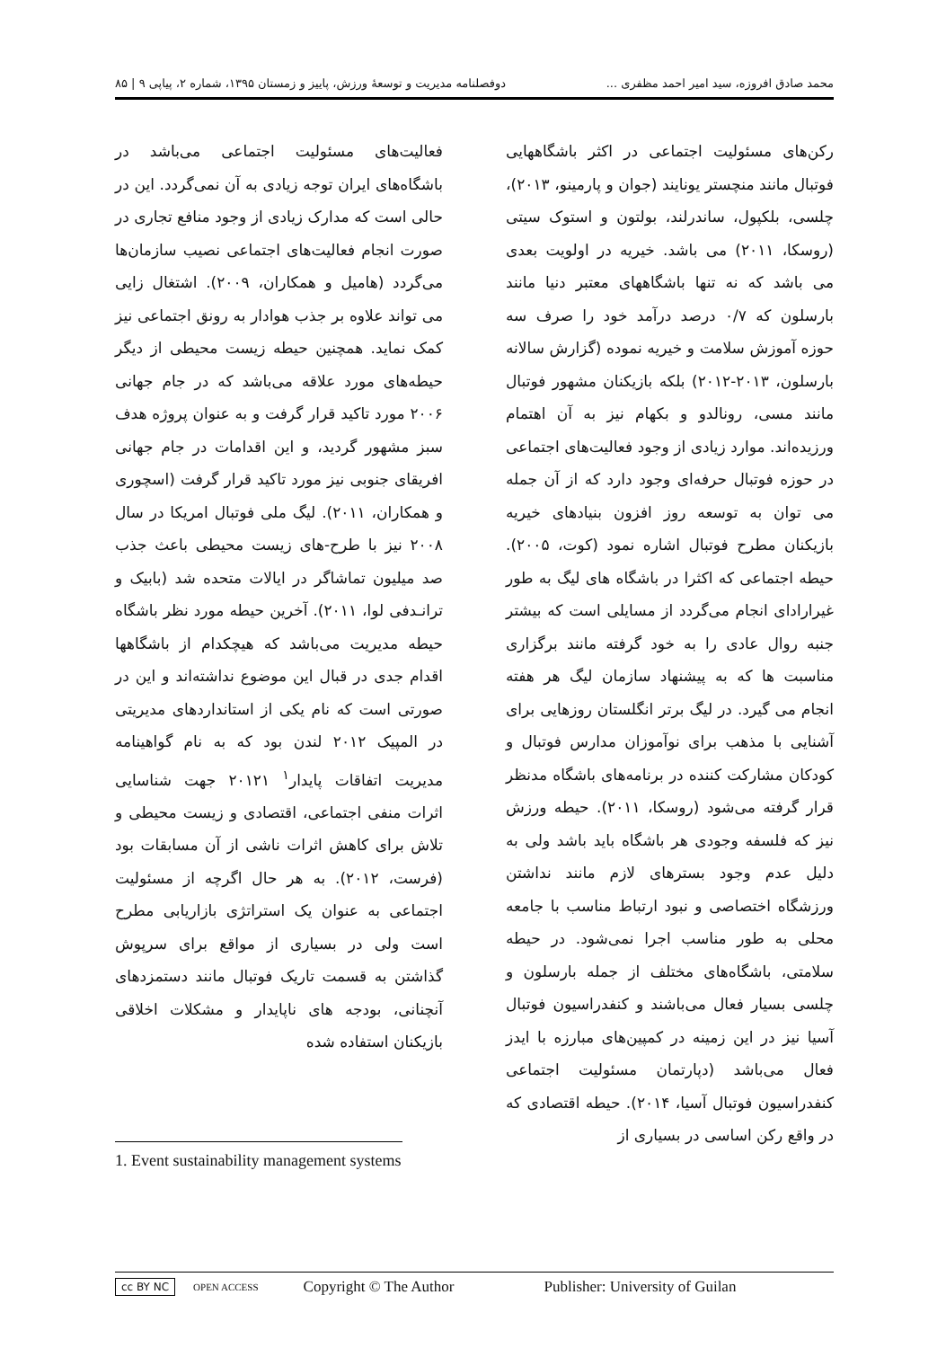محمد صادق افروزه، سید امیر احمد مظفری ... دوفصلنامه مدیریت و توسعهٔ ورزش، پاییز و زمستان ۱۳۹۵، شماره ۲، پیاپی ۹ | ۸۵
رکن‌های مسئولیت اجتماعی در اکثر باشگاههایی فوتبال مانند منچستر یونایند (جوان و پارمینو، ۲۰۱۳)، چلسی، بلکپول، ساندرلند، بولتون و استوک سیتی (روسکا، ۲۰۱۱) می باشد. خیریه در اولویت بعدی می باشد که نه تنها باشگاههای معتبر دنیا مانند بارسلون که ۰/۷ درصد درآمد خود را صرف سه حوزه آموزش سلامت و خیریه نموده (گزارش سالانه بارسلون، ۲۰۱۳-۲۰۱۲) بلکه بازیکنان مشهور فوتبال مانند مسی، رونالدو و بکهام نیز به آن اهتمام ورزیده‌اند. موارد زیادی از وجود فعالیت‌های اجتماعی در حوزه فوتبال حرفه‌ای وجود دارد که از آن جمله می توان به توسعه روز افزون بنیادهای خیریه بازیکنان مطرح فوتبال اشاره نمود (کوت، ۲۰۰۵). حیطه اجتماعی که اکثرا در باشگاه های لیگ به طور غیرارادای انجام می‌گردد از مسایلی است که بیشتر جنبه روال عادی را به خود گرفته مانند برگزاری مناسبت ها که به پیشنهاد سازمان لیگ هر هفته انجام می گیرد. در لیگ برتر انگلستان روزهایی برای آشنایی با مذهب برای نوآموزان مدارس فوتبال و کودکان مشارکت کننده در برنامه‌های باشگاه مدنظر قرار گرفته می‌شود (روسکا، ۲۰۱۱). حیطه ورزش نیز که فلسفه وجودی هر باشگاه باید باشد ولی به دلیل عدم وجود بسترهای لازم مانند نداشتن ورزشگاه اختصاصی و نبود ارتباط مناسب با جامعه محلی به طور مناسب اجرا نمی‌شود. در حیطه سلامتی، باشگاه‌های مختلف از جمله بارسلون و چلسی بسیار فعال می‌باشند و کنفدراسیون فوتبال آسیا نیز در این زمینه در کمپین‌های مبارزه با ایدز فعال می‌باشد (دپارتمان مسئولیت اجتماعی کنفدراسیون فوتبال آسیا، ۲۰۱۴). حیطه اقتصادی که در واقع رکن اساسی در بسیاری از
فعالیت‌های مسئولیت اجتماعی می‌باشد در باشگاه‌های ایران توجه زیادی به آن نمی‌گردد. این در حالی است که مدارک زیادی از وجود منافع تجاری در صورت انجام فعالیت‌های اجتماعی نصیب سازمان‌ها می‌گردد (هامیل و همکاران، ۲۰۰۹). اشتغال زایی می تواند علاوه بر جذب هوادار به رونق اجتماعی نیز کمک نماید. همچنین حیطه زیست محیطی از دیگر حیطه‌های مورد علاقه می‌باشد که در جام جهانی ۲۰۰۶ مورد تاکید قرار گرفت و به عنوان پروژه هدف سبز مشهور گردید، و این اقدامات در جام جهانی افریقای جنوبی نیز مورد تاکید قرار گرفت (اسچوری و همکاران، ۲۰۱۱). لیگ ملی فوتبال امریکا در سال ۲۰۰۸ نیز با طرح-های زیست محیطی باعث جذب صد میلیون تماشاگر در ایالات متحده شد (بابیک و ترانـدفی لوا، ۲۰۱۱). آخرین حیطه مورد نظر باشگاه حیطه مدیریت می‌باشد که هیچکدام از باشگاهها اقدام جدی در قبال این موضوع نداشته‌اند و این در صورتی است که نام یکی از استانداردهای مدیریتی در المپیک ۲۰۱۲ لندن بود که به نام گواهینامه مدیریت اتفاقات پایدار<sup>۱</sup> ۲۰۱۲۱ جهت شناسایی اثرات منفی اجتماعی، اقتصادی و زیست محیطی و تلاش برای کاهش اثرات ناشی از آن مسابقات بود (فرست، ۲۰۱۲). به هر حال اگرچه از مسئولیت اجتماعی به عنوان یک استراتژی بازاریابی مطرح است ولی در بسیاری از مواقع برای سرپوش گذاشتن به قسمت تاریک فوتبال مانند دستمزدهای آنچنانی، بودجه های ناپایدار و مشکلات اخلاقی بازیکنان استفاده شده
1. Event sustainability management systems
cc BY NC OPEN ACCESS Copyright © The Author Publisher: University of Guilan